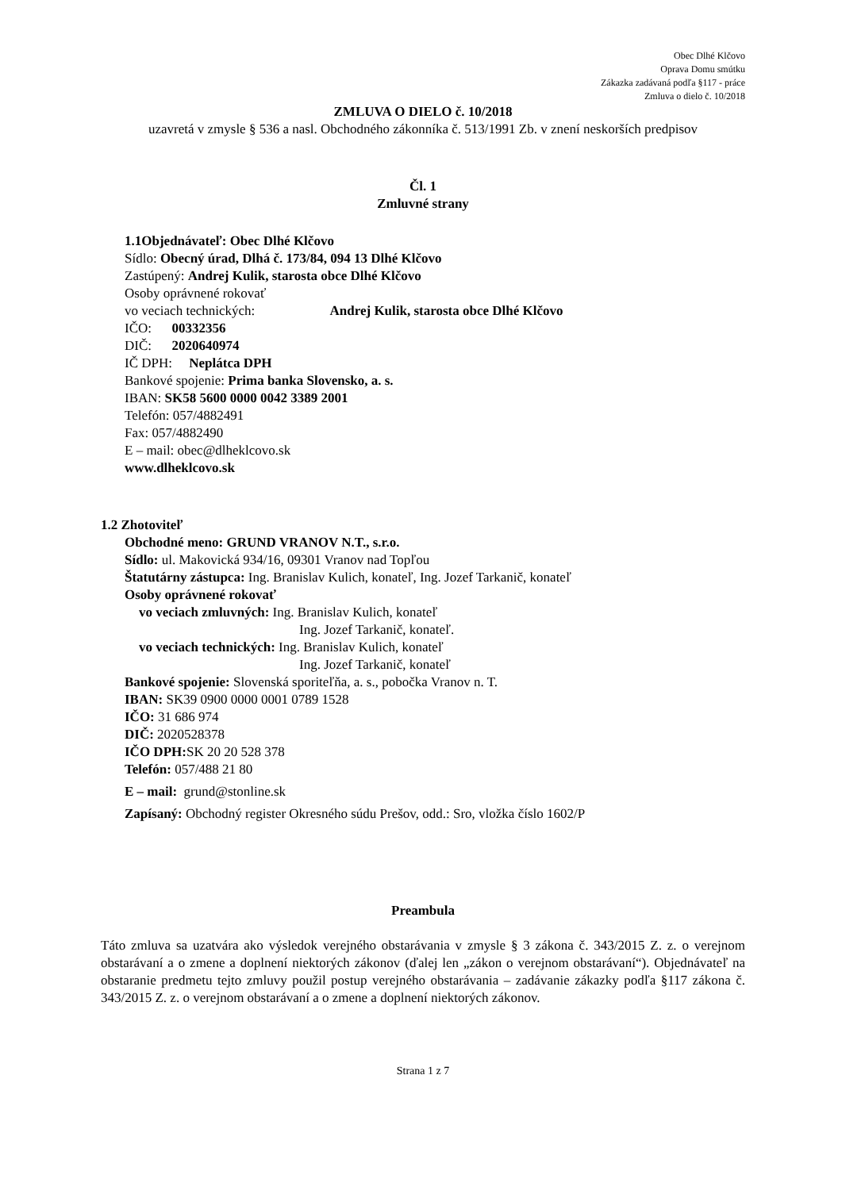Obec Dlhé Klčovo
Oprava Domu smútku
Zákazka zadávaná podľa §117 - práce
Zmluva o dielo č. 10/2018
ZMLUVA O DIELO č. 10/2018
uzavretá v zmysle § 536 a nasl. Obchodného zákonníka č. 513/1991 Zb. v znení neskorších predpisov
Čl. 1
Zmluvné strany
1.1Objednávateľ: Obec Dlhé Klčovo
Sídlo: Obecný úrad, Dlhá č. 173/84, 094 13 Dlhé Klčovo
Zastúpený: Andrej Kulik, starosta obce Dlhé Klčovo
Osoby oprávnené rokovať
vo veciach technických: Andrej Kulik, starosta obce Dlhé Klčovo
IČO: 00332356
DIČ: 2020640974
IČ DPH: Neplátca DPH
Bankové spojenie: Prima banka Slovensko, a. s.
IBAN: SK58 5600 0000 0042 3389 2001
Telefón: 057/4882491
Fax: 057/4882490
E – mail: obec@dlheklcovo.sk
www.dlheklcovo.sk
1.2 Zhotoviteľ
Obchodné meno: GRUND VRANOV N.T., s.r.o.
Sídlo: ul. Makovická 934/16, 09301 Vranov nad Topľou
Štatutárny zástupca: Ing. Branislav Kulich, konateľ, Ing. Jozef Tarkanič, konateľ
Osoby oprávnené rokovať
vo veciach zmluvných: Ing. Branislav Kulich, konateľ
Ing. Jozef Tarkanič, konateľ.
vo veciach technických: Ing. Branislav Kulich, konateľ
Ing. Jozef Tarkanič, konateľ
Bankové spojenie: Slovenská sporiteľňa, a. s., pobočka Vranov n. T.
IBAN: SK39 0900 0000 0001 0789 1528
IČO: 31 686 974
DIČ: 2020528378
IČO DPH: SK 20 20 528 378
Telefón: 057/488 21 80
E – mail: grund@stonline.sk
Zapísaný: Obchodný register Okresného súdu Prešov, odd.: Sro, vložka číslo 1602/P
Preambula
Táto zmluva sa uzatvára ako výsledok verejného obstarávania v zmysle § 3 zákona č. 343/2015 Z. z. o verejnom obstarávaní a o zmene a doplnení niektorých zákonov (ďalej len „zákon o verejnom obstarávaní“). Objednávateľ na obstaranie predmetu tejto zmluvy použil postup verejného obstarávania – zadávanie zákazky podľa §117 zákona č. 343/2015 Z. z. o verejnom obstarávaní a o zmene a doplnení niektorých zákonov.
Strana 1 z 7